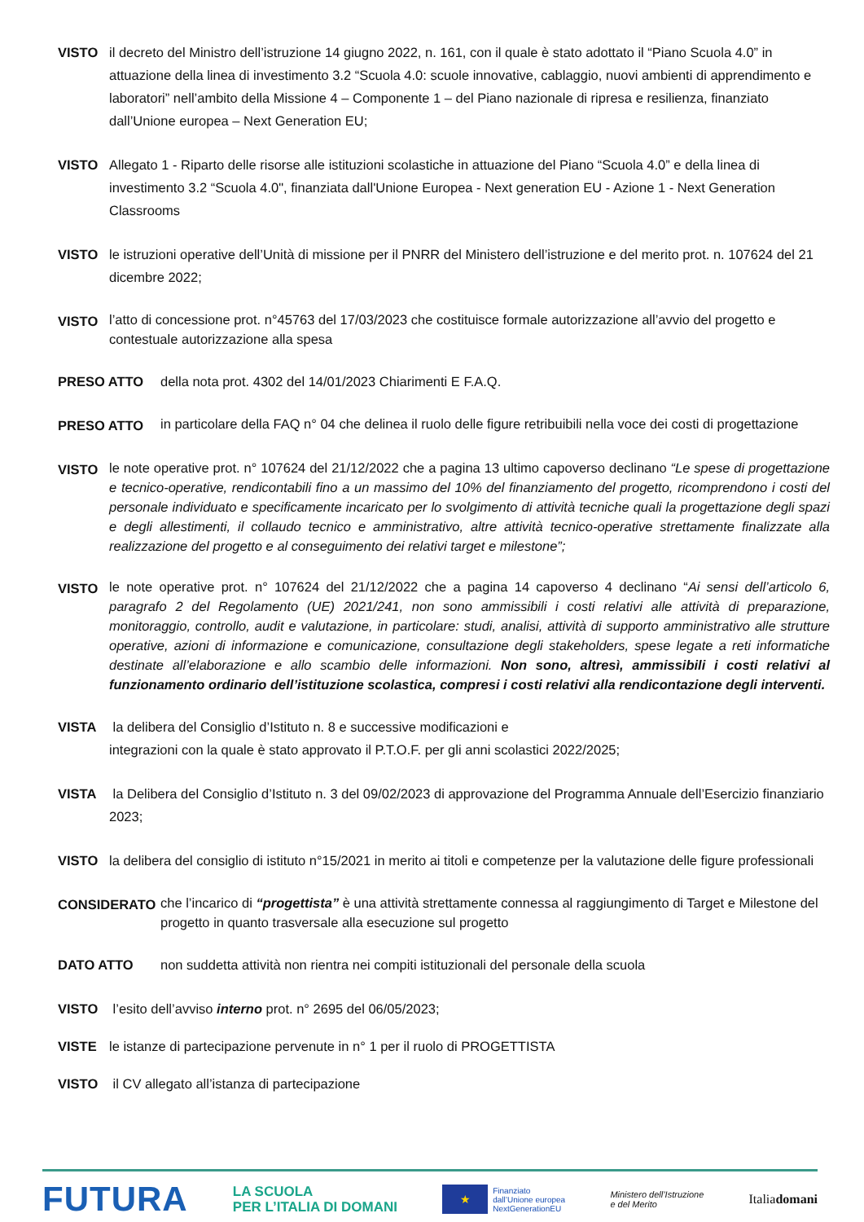VISTO il decreto del Ministro dell’istruzione 14 giugno 2022, n. 161, con il quale è stato adottato il “Piano Scuola 4.0” in attuazione della linea di investimento 3.2 “Scuola 4.0: scuole innovative, cablaggio, nuovi ambienti di apprendimento e laboratori” nell’ambito della Missione 4 – Componente 1 – del Piano nazionale di ripresa e resilienza, finanziato dall’Unione europea – Next Generation EU;
VISTO Allegato 1 - Riparto delle risorse alle istituzioni scolastiche in attuazione del Piano “Scuola 4.0” e della linea di investimento 3.2 “Scuola 4.0", finanziata dall'Unione Europea - Next generation EU - Azione 1 - Next Generation Classrooms
VISTO le istruzioni operative dell’Unità di missione per il PNRR del Ministero dell’istruzione e del merito prot. n. 107624 del 21 dicembre 2022;
VISTO
l’atto di concessione prot. n°45763 del 17/03/2023 che costituisce formale autorizzazione all’avvio del progetto e contestuale autorizzazione alla spesa
PRESO ATTO della nota prot. 4302 del 14/01/2023 Chiarimenti E F.A.Q.
PRESO ATTO
in particolare della FAQ n° 04 che delinea il ruolo delle figure retribuibili nella voce dei costi di progettazione
VISTO
le note operative prot. n° 107624 del 21/12/2022 che a pagina 13 ultimo capoverso declinano “Le spese di progettazione e tecnico-operative, rendicontabili fino a un massimo del 10% del finanziamento del progetto, ricomprendono i costi del personale individuato e specificamente incaricato per lo svolgimento di attività tecniche quali la progettazione degli spazi e degli allestimenti, il collaudo tecnico e amministrativo, altre attività tecnico-operative strettamente finalizzate alla realizzazione del progetto e al conseguimento dei relativi target e milestone”;
VISTO
le note operative prot. n° 107624 del 21/12/2022 che a pagina 14 capoverso 4 declinano “Ai sensi dell’articolo 6, paragrafo 2 del Regolamento (UE) 2021/241, non sono ammissibili i costi relativi alle attività di preparazione, monitoraggio, controllo, audit e valutazione, in particolare: studi, analisi, attività di supporto amministrativo alle strutture operative, azioni di informazione e comunicazione, consultazione degli stakeholders, spese legate a reti informatiche destinate all’elaborazione e allo scambio delle informazioni. Non sono, altresì, ammissibili i costi relativi al funzionamento ordinario dell’istituzione scolastica, compresi i costi relativi alla rendicontazione degli interventi.
VISTA la delibera del Consiglio d’Istituto n. 8 e successive modificazioni e
integrazioni con la quale è stato approvato il P.T.O.F. per gli anni scolastici 2022/2025;
VISTA la Delibera del Consiglio d’Istituto n. 3 del 09/02/2023 di approvazione del Programma Annuale dell’Esercizio finanziario 2023;
VISTO la delibera del consiglio di istituto n°15/2021 in merito ai titoli e competenze per la valutazione delle figure professionali
CONSIDERATO
che l’incarico di “progettista” è una attività strettamente connessa al raggiungimento di Target e Milestone del progetto in quanto trasversale alla esecuzione sul progetto
DATO ATTO non suddetta attività non rientra nei compiti istituzionali del personale della scuola
VISTO l’esito dell’avviso interno prot. n° 2695 del 06/05/2023;
VISTE le istanze di partecipazione pervenute in n° 1 per il ruolo di PROGETTISTA
VISTO il CV allegato all’istanza di partecipazione
FUTURA
LA SCUOLA
PER L’ITALIA DI DOMANI
★
Finanziato
dall’Unione europea
NextGenerationEU
Ministero dell’Istruzione
e del Merito
Italiadomani